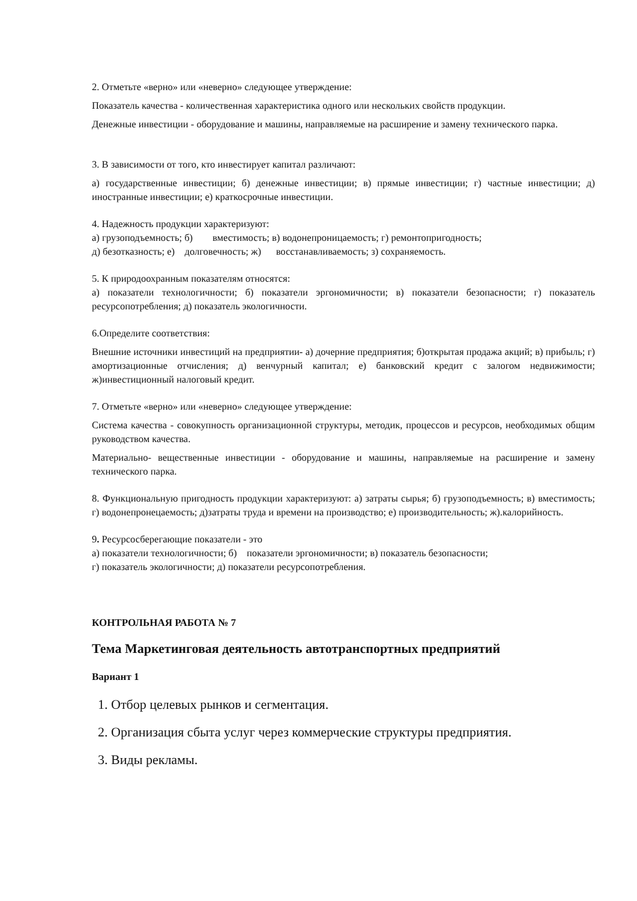2. Отметьте «верно» или «неверно» следующее утверждение:
Показатель качества - количественная характеристика одного или нескольких свойств продукции.
Денежные инвестиции - оборудование и машины, направляемые на расширение и замену технического парка.
3. В зависимости от того, кто инвестирует капитал различают:
а) государственные инвестиции; б) денежные инвестиции; в) прямые инвестиции; г) частные инвестиции; д) иностранные инвестиции; е) краткосрочные инвестиции.
4. Надежность продукции характеризуют:
а) грузоподъемность; б) вместимость; в) водонепроницаемость; г) ремонтопригодность;
д) безотказность; е) долговечность; ж) восстанавливаемость; з) сохраняемость.
5. К природоохранным показателям относятся:
а) показатели технологичности; б) показатели эргономичности; в) показатели безопасности; г) показатель ресурсопотребления; д) показатель экологичности.
6.Определите соответствия:
Внешние источники инвестиций на предприятии- а) дочерние предприятия; б)открытая продажа акций; в) прибыль; г) амортизационные отчисления; д) венчурный капитал; е) банковский кредит с залогом недвижимости; ж)инвестиционный налоговый кредит.
7. Отметьте «верно» или «неверно» следующее утверждение:
Система качества - совокупность организационной структуры, методик, процессов и ресурсов, необходимых общим руководством качества.
Материально- вещественные инвестиции - оборудование и машины, направляемые на расширение и замену технического парка.
8. Функциональную пригодность продукции характеризуют: а) затраты сырья; б) грузоподъемность; в) вместимость; г) водонепронецаемость; д)затраты труда и времени на производство; е) производительность; ж).калорийность.
9. Ресурсосберегающие показатели - это
а) показатели технологичности; б) показатели эргономичности; в) показатель безопасности;
г) показатель экологичности; д) показатели ресурсопотребления.
КОНТРОЛЬНАЯ РАБОТА № 7
Тема Маркетинговая деятельность автотранспортных предприятий
Вариант 1
1. Отбор целевых рынков и сегментация.
2. Организация сбыта услуг через коммерческие структуры предприятия.
3. Виды рекламы.